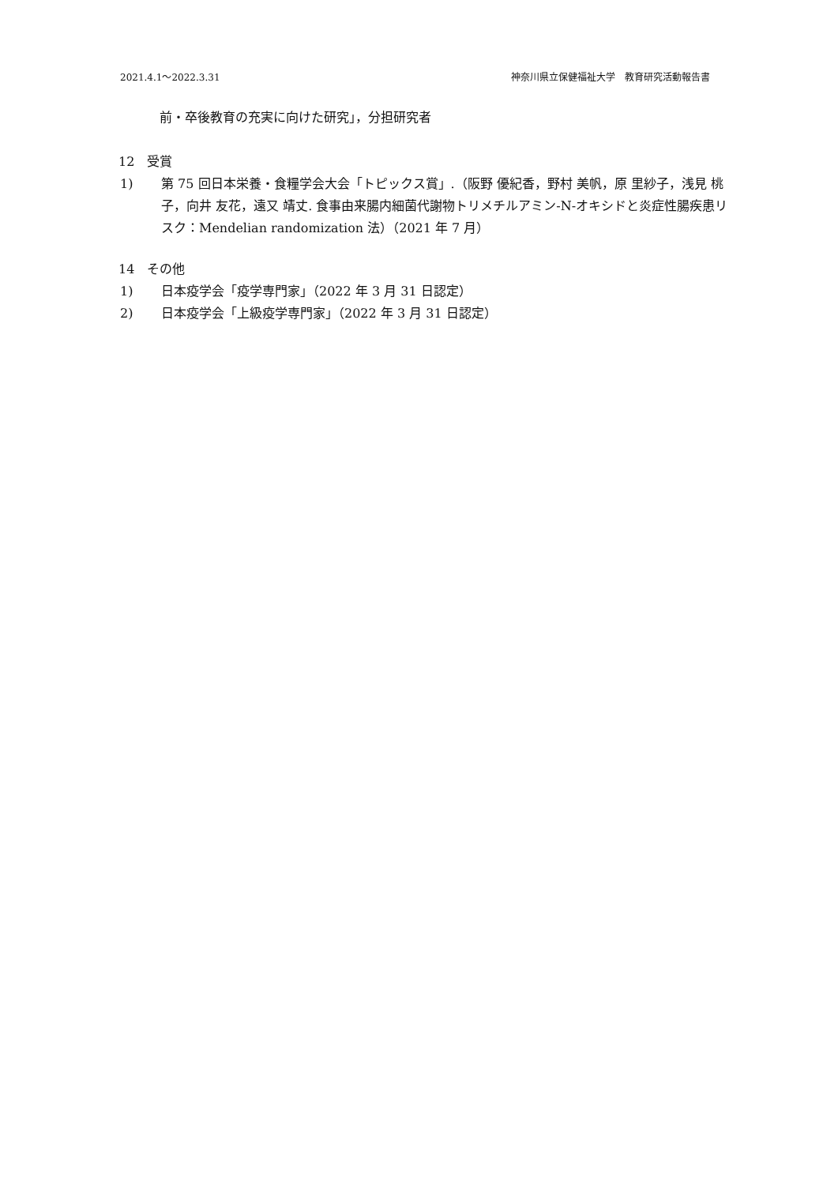2021.4.1～2022.3.31 神奈川県立保健福祉大学　教育研究活動報告書
前・卒後教育の充実に向けた研究」，分担研究者
12　受賞
1) 第 75 回日本栄養・食糧学会大会「トピックス賞」.（阪野 優紀香，野村 美帆，原 里紗子，浅見 桃子，向井 友花，遠又 靖丈. 食事由来腸内細菌代謝物トリメチルアミン-N-オキシドと炎症性腸疾患リスク：Mendelian randomization 法）（2021 年 7 月）
14　その他
1) 日本疫学会「疫学専門家」（2022 年 3 月 31 日認定）
2) 日本疫学会「上級疫学専門家」（2022 年 3 月 31 日認定）